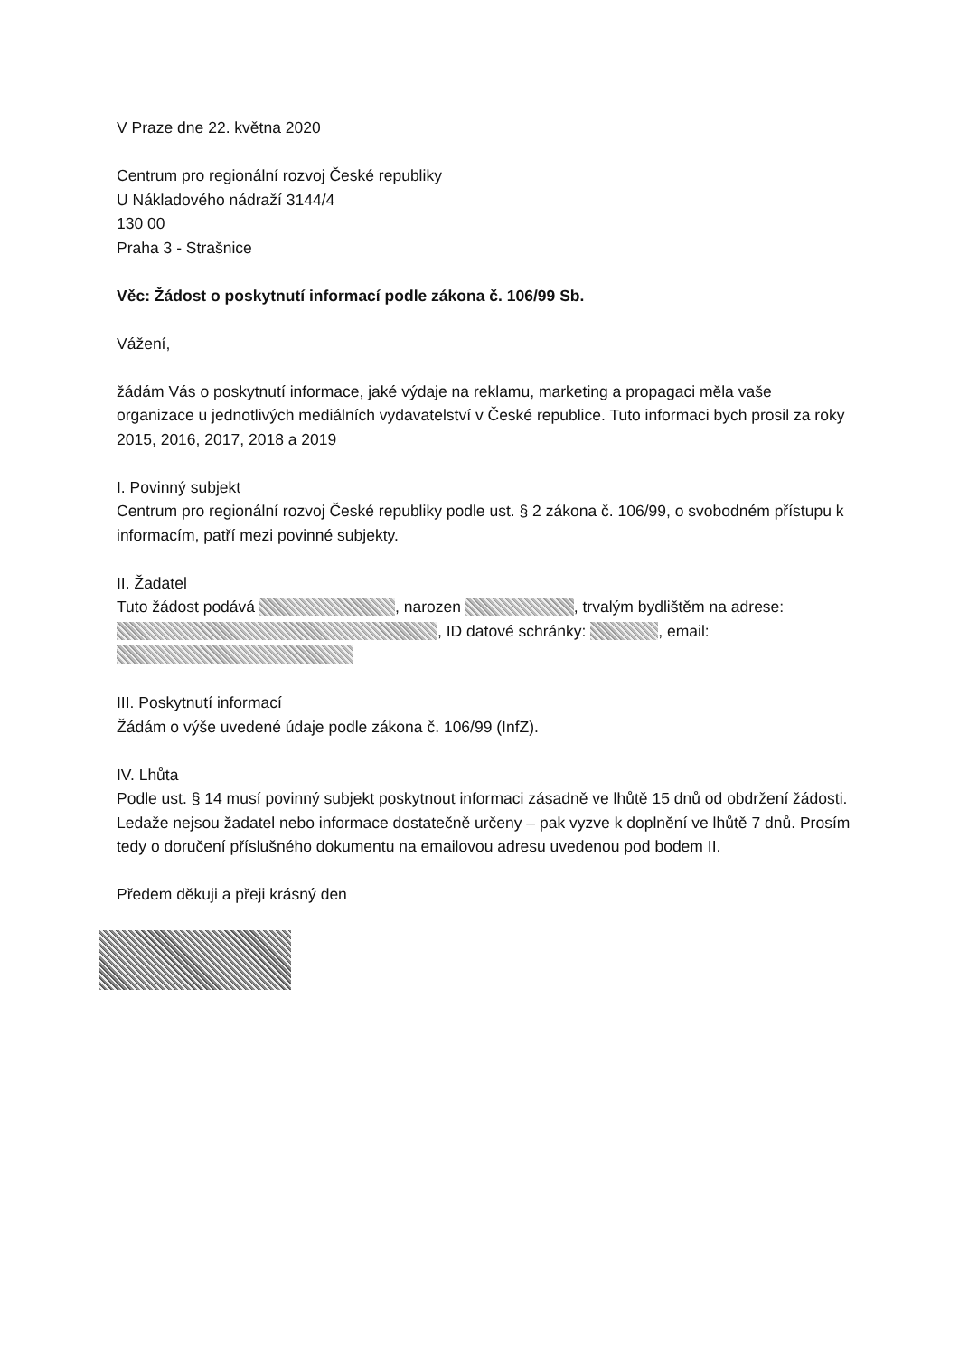V Praze dne 22. května 2020
Centrum pro regionální rozvoj České republiky
U Nákladového nádraží 3144/4
130 00
Praha 3 - Strašnice
Věc: Žádost o poskytnutí informací podle zákona č. 106/99 Sb.
Vážení,
žádám Vás o poskytnutí informace, jaké výdaje na reklamu, marketing a propagaci měla vaše organizace u jednotlivých mediálních vydavatelství v České republice. Tuto informaci bych prosil za roky 2015, 2016, 2017, 2018 a 2019
I. Povinný subjekt
Centrum pro regionální rozvoj České republiky podle ust. § 2 zákona č. 106/99, o svobodném přístupu k informacím, patří mezi povinné subjekty.
II. Žadatel
Tuto žádost podává , narozen , trvalým bydlištěm na adrese: , ID datové schránky: , email:
III. Poskytnutí informací
Žádám o výše uvedené údaje podle zákona č. 106/99 (InfZ).
IV. Lhůta
Podle ust. § 14 musí povinný subjekt poskytnout informaci zásadně ve lhůtě 15 dnů od obdržení žádosti. Ledaže nejsou žadatel nebo informace dostatečně určeny – pak vyzve k doplnění ve lhůtě 7 dnů. Prosím tedy o doručení příslušného dokumentu na emailovou adresu uvedenou pod bodem II.
Předem děkuji a přeji krásný den